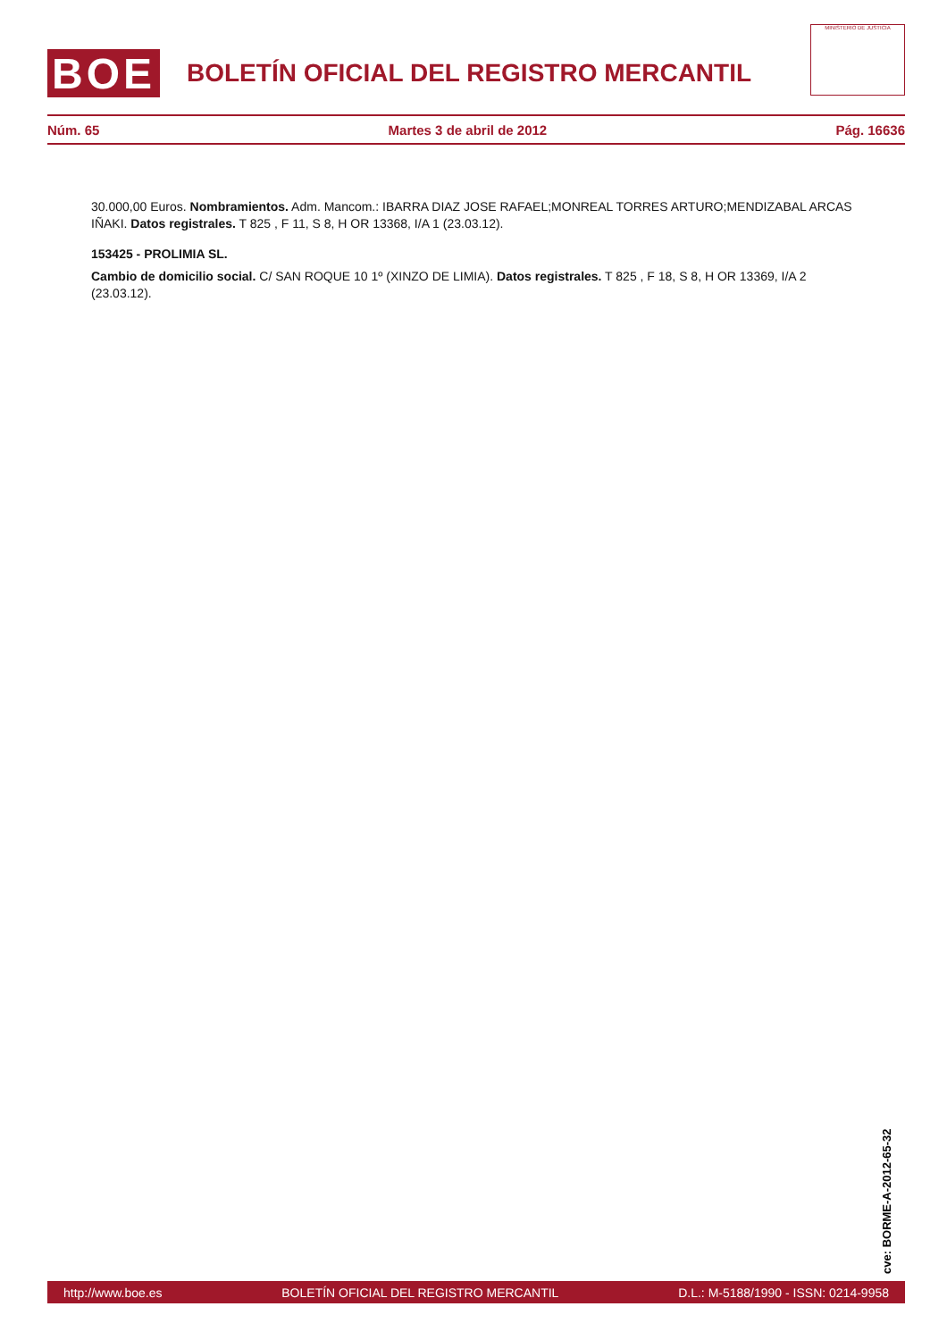BOE
BOLETÍN OFICIAL DEL REGISTRO MERCANTIL
MINISTERIO DE JUSTICIA
Núm. 65 Martes 3 de abril de 2012 Pág. 16636
30.000,00 Euros. Nombramientos. Adm. Mancom.: IBARRA DIAZ JOSE RAFAEL;MONREAL TORRES ARTURO;MENDIZABAL ARCAS IÑAKI. Datos registrales. T 825 , F 11, S 8, H OR 13368, I/A 1 (23.03.12).
153425 - PROLIMIA SL.
Cambio de domicilio social. C/ SAN ROQUE 10 1º (XINZO DE LIMIA). Datos registrales. T 825 , F 18, S 8, H OR 13369, I/A 2 (23.03.12).
cve: BORME-A-2012-65-32
http://www.boe.es BOLETÍN OFICIAL DEL REGISTRO MERCANTIL D.L.: M-5188/1990 - ISSN: 0214-9958